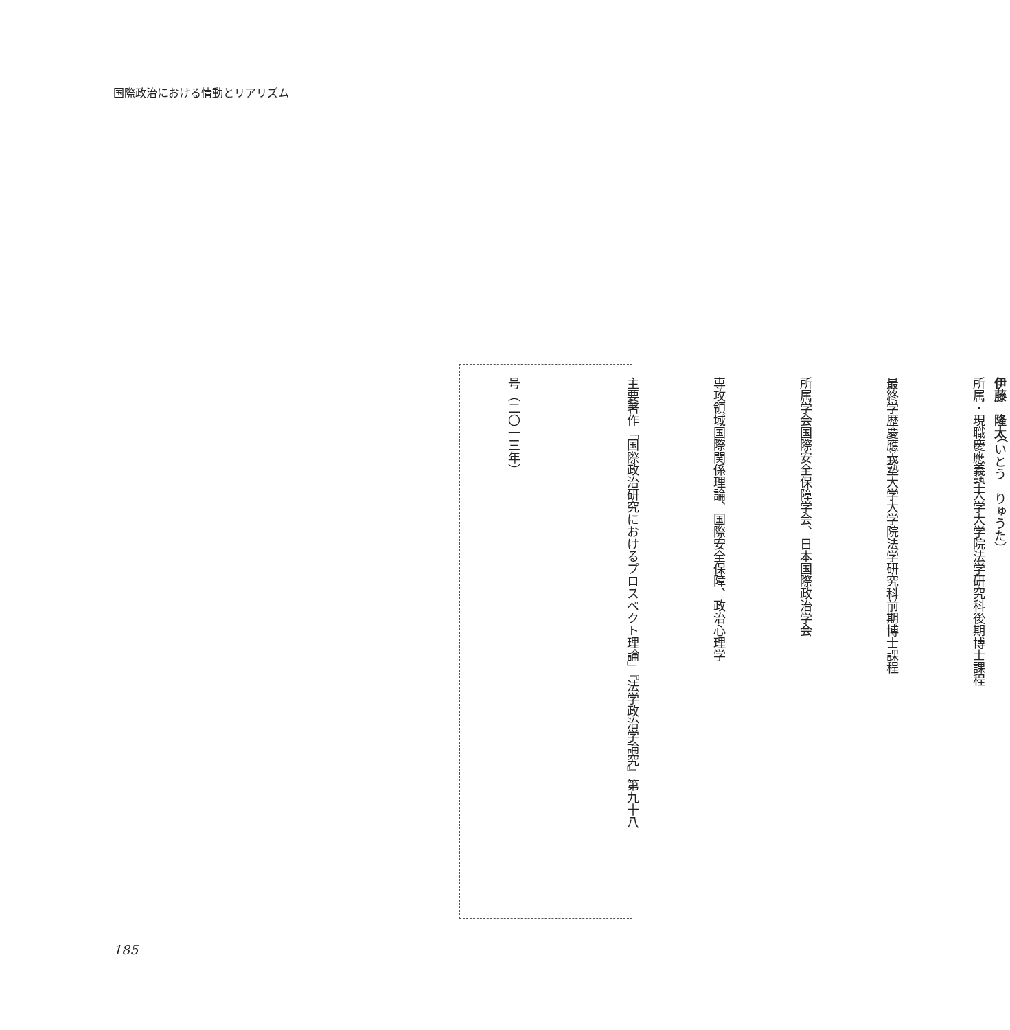国際政治における情動とリアリズム
伊藤　隆太（いとう　りゅうた）
所属・現職 慶應義塾大学大学院法学研究科後期博士課程
最終学歴 慶應義塾大学大学院法学研究科前期博士課程
所属学会 国際安全保障学会、日本国際政治学会
専攻領域 国際関係理論、国際安全保障、政治心理学
主要著作 「国際政治研究におけるプロスペクト理論」『法学政治学論究』第九十八
号（二〇一三年）
185